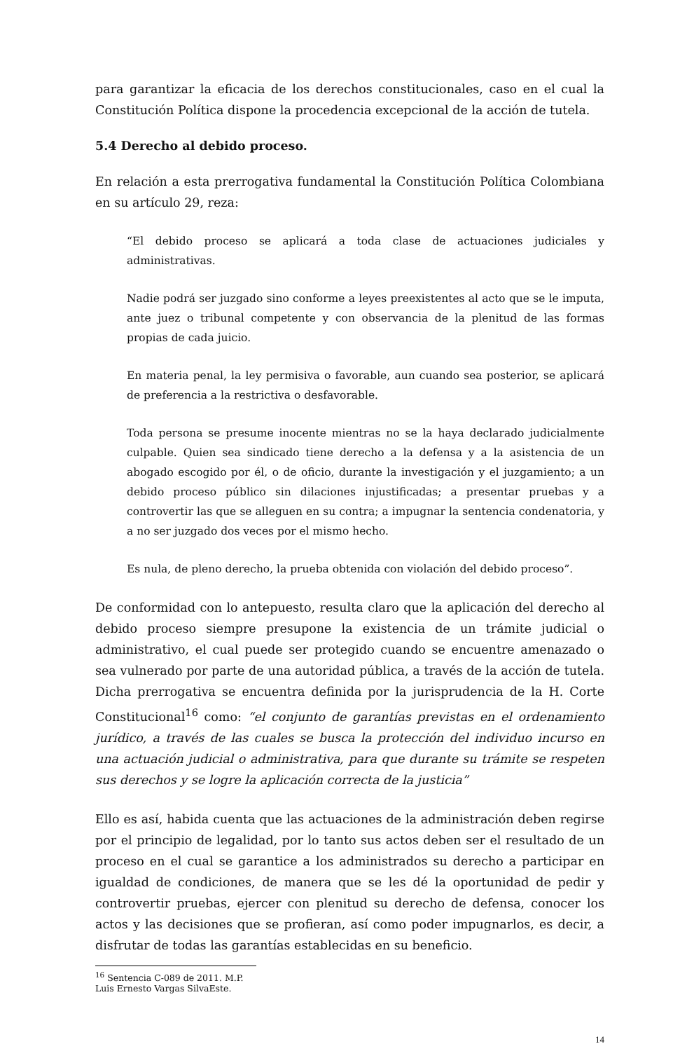para garantizar la eficacia de los derechos constitucionales, caso en el cual la Constitución Política dispone la procedencia excepcional de la acción de tutela.
5.4 Derecho al debido proceso.
En relación a esta prerrogativa fundamental la Constitución Política Colombiana en su artículo 29, reza:
“El debido proceso se aplicará a toda clase de actuaciones judiciales y administrativas.
Nadie podrá ser juzgado sino conforme a leyes preexistentes al acto que se le imputa, ante juez o tribunal competente y con observancia de la plenitud de las formas propias de cada juicio.
En materia penal, la ley permisiva o favorable, aun cuando sea posterior, se aplicará de preferencia a la restrictiva o desfavorable.
Toda persona se presume inocente mientras no se la haya declarado judicialmente culpable. Quien sea sindicado tiene derecho a la defensa y a la asistencia de un abogado escogido por él, o de oficio, durante la investigación y el juzgamiento; a un debido proceso público sin dilaciones injustificadas; a presentar pruebas y a controvertir las que se alleguen en su contra; a impugnar la sentencia condenatoria, y a no ser juzgado dos veces por el mismo hecho.
Es nula, de pleno derecho, la prueba obtenida con violación del debido proceso”.
De conformidad con lo antepuesto, resulta claro que la aplicación del derecho al debido proceso siempre presupone la existencia de un trámite judicial o administrativo, el cual puede ser protegido cuando se encuentre amenazado o sea vulnerado por parte de una autoridad pública, a través de la acción de tutela. Dicha prerrogativa se encuentra definida por la jurisprudencia de la H. Corte Constitucional<sup>16</sup> como: “el conjunto de garantías previstas en el ordenamiento jurídico, a través de las cuales se busca la protección del individuo incurso en una actuación judicial o administrativa, para que durante su trámite se respeten sus derechos y se logre la aplicación correcta de la justicia”
Ello es así, habida cuenta que las actuaciones de la administración deben regirse por el principio de legalidad, por lo tanto sus actos deben ser el resultado de un proceso en el cual se garantice a los administrados su derecho a participar en igualdad de condiciones, de manera que se les dé la oportunidad de pedir y controvertir pruebas, ejercer con plenitud su derecho de defensa, conocer los actos y las decisiones que se profieran, así como poder impugnarlos, es decir, a disfrutar de todas las garantías establecidas en su beneficio.
<sup>16</sup> Sentencia C-089 de 2011. M.P. Luis Ernesto Vargas SilvaEste.
14